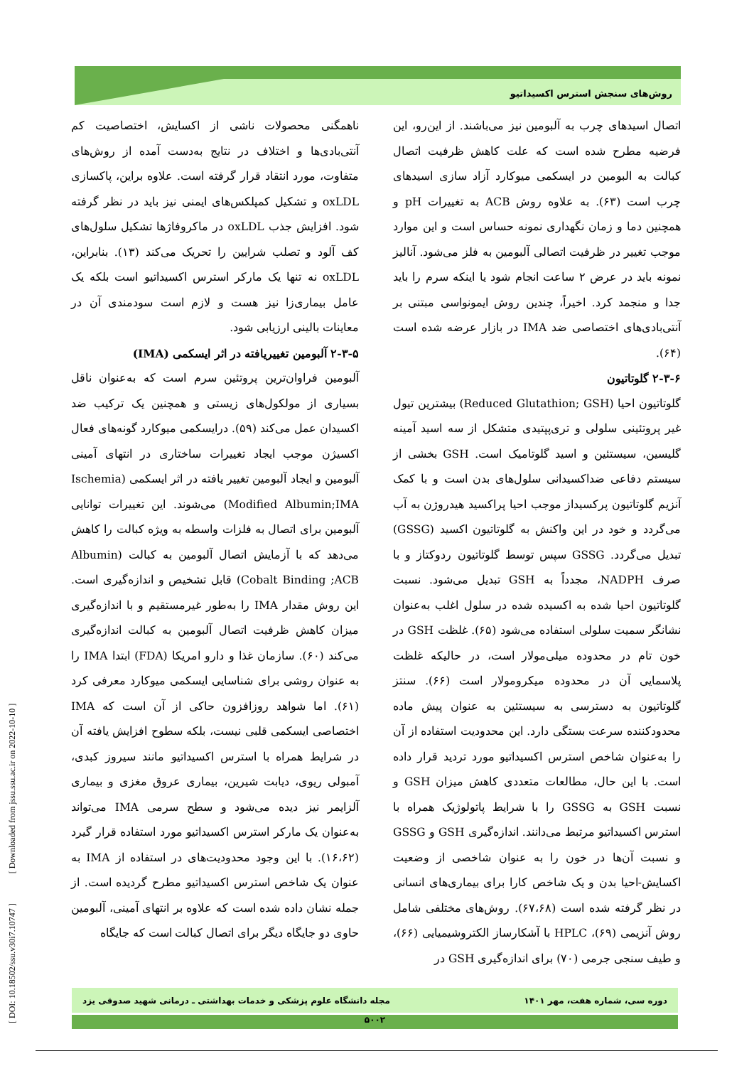روش‌های سنجش استرس اکسیداتیو
ناهمگنی محصولات ناشی از اکسایش، اختصاصیت کم آنتی‌بادی‌ها و اختلاف در نتایج به‌دست آمده از روش‌های متفاوت، مورد انتقاد قرار گرفته است. علاوه براین، پاکسازی oxLDL و تشکیل کمپلکس‌های ایمنی نیز باید در نظر گرفته شود. افزایش جذب oxLDL در ماکروفاژها تشکیل سلول‌های کف آلود و تصلب شرایین را تحریک می‌کند (۱۳). بنابراین، oxLDL نه تنها یک مارکر استرس اکسیداتیو است بلکه یک عامل بیماری‌زا نیز هست و لازم است سودمندی آن در معاینات بالینی ارزیابی شود.
۲-۳-۵ آلبومین تغییریافته در اثر ایسکمی (IMA)
آلبومین فراوان‌ترین پروتئین سرم است که به‌عنوان ناقل بسیاری از مولکول‌های زیستی و همچنین یک ترکیب ضد اکسیدان عمل می‌کند (۵۹). درایسکمی میوکارد گونه‌های فعال اکسیژن موجب ایجاد تغییرات ساختاری در انتهای آمینی آلبومین و ایجاد آلبومین تغییر یافته در اثر ایسکمی (Ischemia Modified Albumin;IMA) می‌شوند. این تغییرات توانایی آلبومین برای اتصال به فلزات واسطه به ویژه کبالت را کاهش می‌دهد که با آزمایش اتصال آلبومین به کبالت (Albumin Cobalt Binding ;ACB) قابل تشخیص و اندازه‌گیری است. این روش مقدار IMA را به‌طور غیرمستقیم و با اندازه‌گیری میزان کاهش ظرفیت اتصال آلبومین به کبالت اندازه‌گیری می‌کند (۶۰). سازمان غذا و دارو امریکا (FDA) ابتدا IMA را به عنوان روشی برای شناسایی ایسکمی میوکارد معرفی کرد (۶۱). اما شواهد روزافزون حاکی از آن است که IMA اختصاصی ایسکمی قلبی نیست، بلکه سطوح افزایش یافته آن در شرایط همراه با استرس اکسیداتیو مانند سیروز کبدی، آمبولی ریوی، دیابت شیرین، بیماری عروق مغزی و بیماری آلزایمر نیز دیده می‌شود و سطح سرمی IMA می‌تواند به‌عنوان یک مارکر استرس اکسیداتیو مورد استفاده قرار گیرد (۱۶،۶۲). با این وجود محدودیت‌های در استفاده از IMA به عنوان یک شاخص استرس اکسیداتیو مطرح گردیده است. از جمله نشان داده شده است که علاوه بر انتهای آمینی، آلبومین حاوی دو جایگاه دیگر برای اتصال کبالت است که جایگاه
اتصال اسیدهای چرب به آلبومین نیز می‌باشند. از این‌رو، این فرضیه مطرح شده است که علت کاهش ظرفیت اتصال کبالت به البومین در ایسکمی میوکارد آزاد سازی اسیدهای چرب است (۶۳). به علاوه روش ACB به تغییرات pH و همچنین دما و زمان نگهداری نمونه حساس است و این موارد موجب تغییر در ظرفیت اتصالی آلبومین به فلز می‌شود. آنالیز نمونه باید در عرض ۲ ساعت انجام شود یا اینکه سرم را باید جدا و منجمد کرد. اخیراً، چندین روش ایمونواسی مبتنی بر آنتی‌بادی‌های اختصاصی ضد IMA در بازار عرضه شده است (۶۴).
۲-۳-۶ گلوتاتیون
گلوتاتیون احیا (Reduced Glutathion; GSH) بیشترین تیول غیر پروتئینی سلولی و تری‌پپتیدی متشکل از سه اسید آمینه گلیسین، سیستئین و اسید گلوتامیک است. GSH بخشی از سیستم دفاعی ضداکسیدانی سلول‌های بدن است و با کمک آنزیم گلوتاتیون پرکسیداز موجب احیا پراکسید هیدروژن به آب می‌گردد و خود در این واکنش به گلوتاتیون اکسید (GSSG) تبدیل می‌گردد. GSSG سپس توسط گلوتاتیون ردوکتاز و با صرف NADPH، مجدداً به GSH تبدیل می‌شود. نسبت گلوتاتیون احیا شده به اکسیده شده در سلول اغلب به‌عنوان نشانگر سمیت سلولی استفاده می‌شود (۶۵). غلظت GSH در خون تام در محدوده میلی‌مولار است، در حالیکه غلظت پلاسمایی آن در محدوده میکرومولار است (۶۶). سنتز گلوتاتیون به دسترسی به سیستئین به عنوان پیش ماده محدودکننده سرعت بستگی دارد. این محدودیت استفاده از آن را به‌عنوان شاخص استرس اکسیداتیو مورد تردید قرار داده است. با این حال، مطالعات متعددی کاهش میزان GSH و نسبت GSH به GSSG را با شرایط پاتولوژیک همراه با استرس اکسیداتیو مرتبط می‌دانند. اندازه‌گیری GSH و GSSG و نسبت آن‌ها در خون را به عنوان شاخصی از وضعیت اکسایش-احیا بدن و یک شاخص کارا برای بیماری‌های انسانی در نظر گرفته شده است (۶۷،۶۸). روش‌های مختلفی شامل روش آنزیمی (۶۹)، HPLC با آشکارساز الکتروشیمیایی (۶۶)، و طیف سنجی جرمی (۷۰) برای اندازه‌گیری GSH در
[ DOI: 10.18502/ssu.v30i7.10747 ] [ Downloaded from jssu.ssu.ac.ir on 2022-10-10 ]
مجله دانشگاه علوم پزشکی و خدمات بهداشتی ـ درمانی شهید صدوقی یزد دوره سی، شماره هفت، مهر ۱۴۰۱
۵۰۰۲